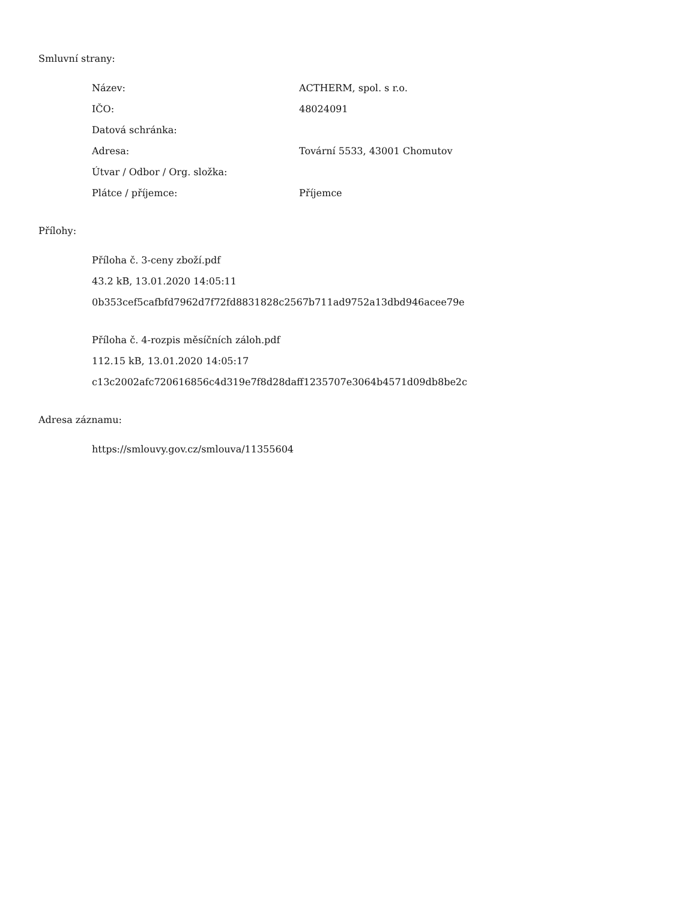Smluvní strany:
| Název: | ACTHERM, spol. s r.o. |
| IČO: | 48024091 |
| Datová schránka: | |
| Adresa: | Tovární 5533, 43001 Chomutov |
| Útvar / Odbor / Org. složka: | |
| Plátce / příjemce: | Příjemce |
Přílohy:
Příloha č. 3-ceny zboží.pdf
43.2 kB, 13.01.2020 14:05:11
0b353cef5cafbfd7962d7f72fd8831828c2567b711ad9752a13dbd946acee79e
Příloha č. 4-rozpis měsíčních záloh.pdf
112.15 kB, 13.01.2020 14:05:17
c13c2002afc720616856c4d319e7f8d28daff1235707e3064b4571d09db8be2c
Adresa záznamu:
https://smlouvy.gov.cz/smlouva/11355604